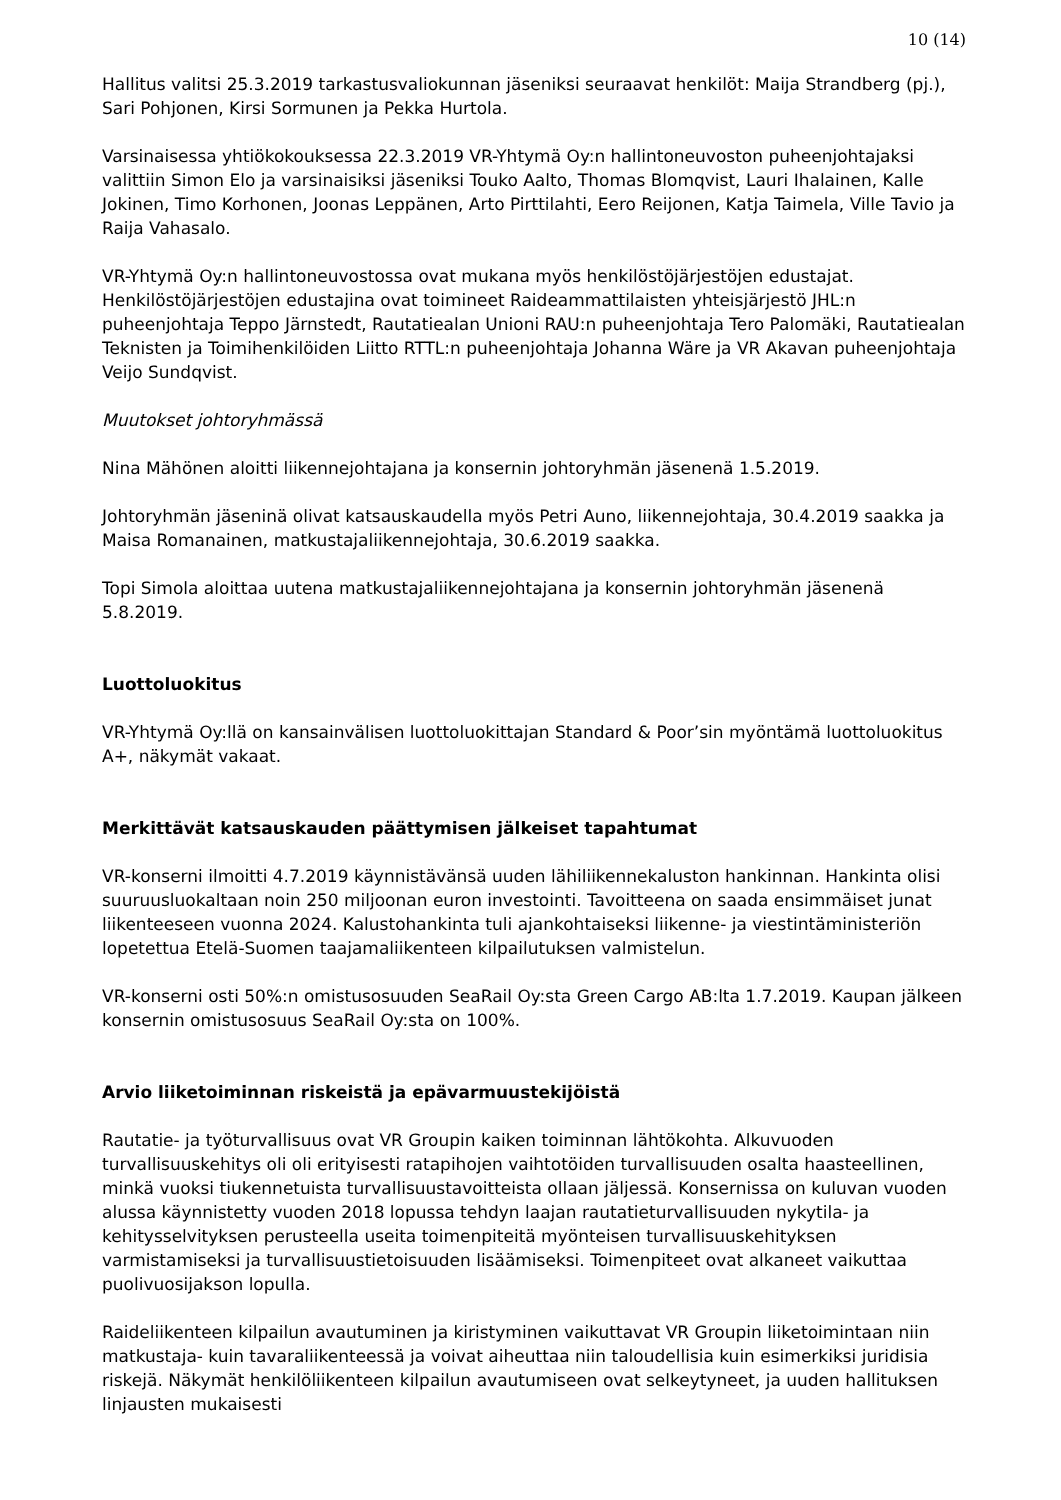10 (14)
Hallitus valitsi 25.3.2019 tarkastusvaliokunnan jäseniksi seuraavat henkilöt: Maija Strandberg (pj.), Sari Pohjonen, Kirsi Sormunen ja Pekka Hurtola.
Varsinaisessa yhtiökokouksessa 22.3.2019 VR-Yhtymä Oy:n hallintoneuvoston puheenjohtajaksi valittiin Simon Elo ja varsinaisiksi jäseniksi Touko Aalto, Thomas Blomqvist, Lauri Ihalainen, Kalle Jokinen, Timo Korhonen, Joonas Leppänen, Arto Pirttilahti, Eero Reijonen, Katja Taimela, Ville Tavio ja Raija Vahasalo.
VR-Yhtymä Oy:n hallintoneuvostossa ovat mukana myös henkilöstöjärjestöjen edustajat. Henkilöstöjärjestöjen edustajina ovat toimineet Raideammattilaisten yhteisjärjestö JHL:n puheenjohtaja Teppo Järnstedt, Rautatiealan Unioni RAU:n puheenjohtaja Tero Palomäki, Rautatiealan Teknisten ja Toimihenkilöiden Liitto RTTL:n puheenjohtaja Johanna Wäre ja VR Akavan puheenjohtaja Veijo Sundqvist.
Muutokset johtoryhmässä
Nina Mähönen aloitti liikennejohtajana ja konsernin johtoryhmän jäsenenä 1.5.2019.
Johtoryhmän jäseninä olivat katsauskaudella myös Petri Auno, liikennejohtaja, 30.4.2019 saakka ja Maisa Romanainen, matkustajaliikennejohtaja, 30.6.2019 saakka.
Topi Simola aloittaa uutena matkustajaliikennejohtajana ja konsernin johtoryhmän jäsenenä 5.8.2019.
Luottoluokitus
VR-Yhtymä Oy:llä on kansainvälisen luottoluokittajan Standard & Poor’sin myöntämä luottoluokitus A+, näkymät vakaat.
Merkittävät katsauskauden päättymisen jälkeiset tapahtumat
VR-konserni ilmoitti 4.7.2019 käynnistävänsä uuden lähiliikennekaluston hankinnan. Hankinta olisi suuruusluokaltaan noin 250 miljoonan euron investointi. Tavoitteena on saada ensimmäiset junat liikenteeseen vuonna 2024. Kalustohankinta tuli ajankohtaiseksi liikenne- ja viestintäministeriön lopetettua Etelä-Suomen taajamaliikenteen kilpailutuksen valmistelun.
VR-konserni osti 50%:n omistusosuuden SeaRail Oy:sta Green Cargo AB:lta 1.7.2019. Kaupan jälkeen konsernin omistusosuus SeaRail Oy:sta on 100%.
Arvio liiketoiminnan riskeistä ja epävarmuustekijöistä
Rautatie- ja työturvallisuus ovat VR Groupin kaiken toiminnan lähtökohta. Alkuvuoden turvallisuuskehitys oli oli erityisesti ratapihojen vaihtotöiden turvallisuuden osalta haasteellinen, minkä vuoksi tiukennetuista turvallisuustavoitteista ollaan jäljessä. Konsernissa on kuluvan vuoden alussa käynnistetty vuoden 2018 lopussa tehdyn laajan rautatieturvallisuuden nykytila- ja kehitysselvityksen perusteella useita toimenpiteitä myönteisen turvallisuuskehityksen varmistamiseksi ja turvallisuustietoisuuden lisäämiseksi. Toimenpiteet ovat alkaneet vaikuttaa puolivuosijakson lopulla.
Raideliikenteen kilpailun avautuminen ja kiristyminen vaikuttavat VR Groupin liiketoimintaan niin matkustaja- kuin tavaraliikenteessä ja voivat aiheuttaa niin taloudellisia kuin esimerkiksi juridisia riskejä. Näkymät henkilöliikenteen kilpailun avautumiseen ovat selkeytyneet, ja uuden hallituksen linjausten mukaisesti